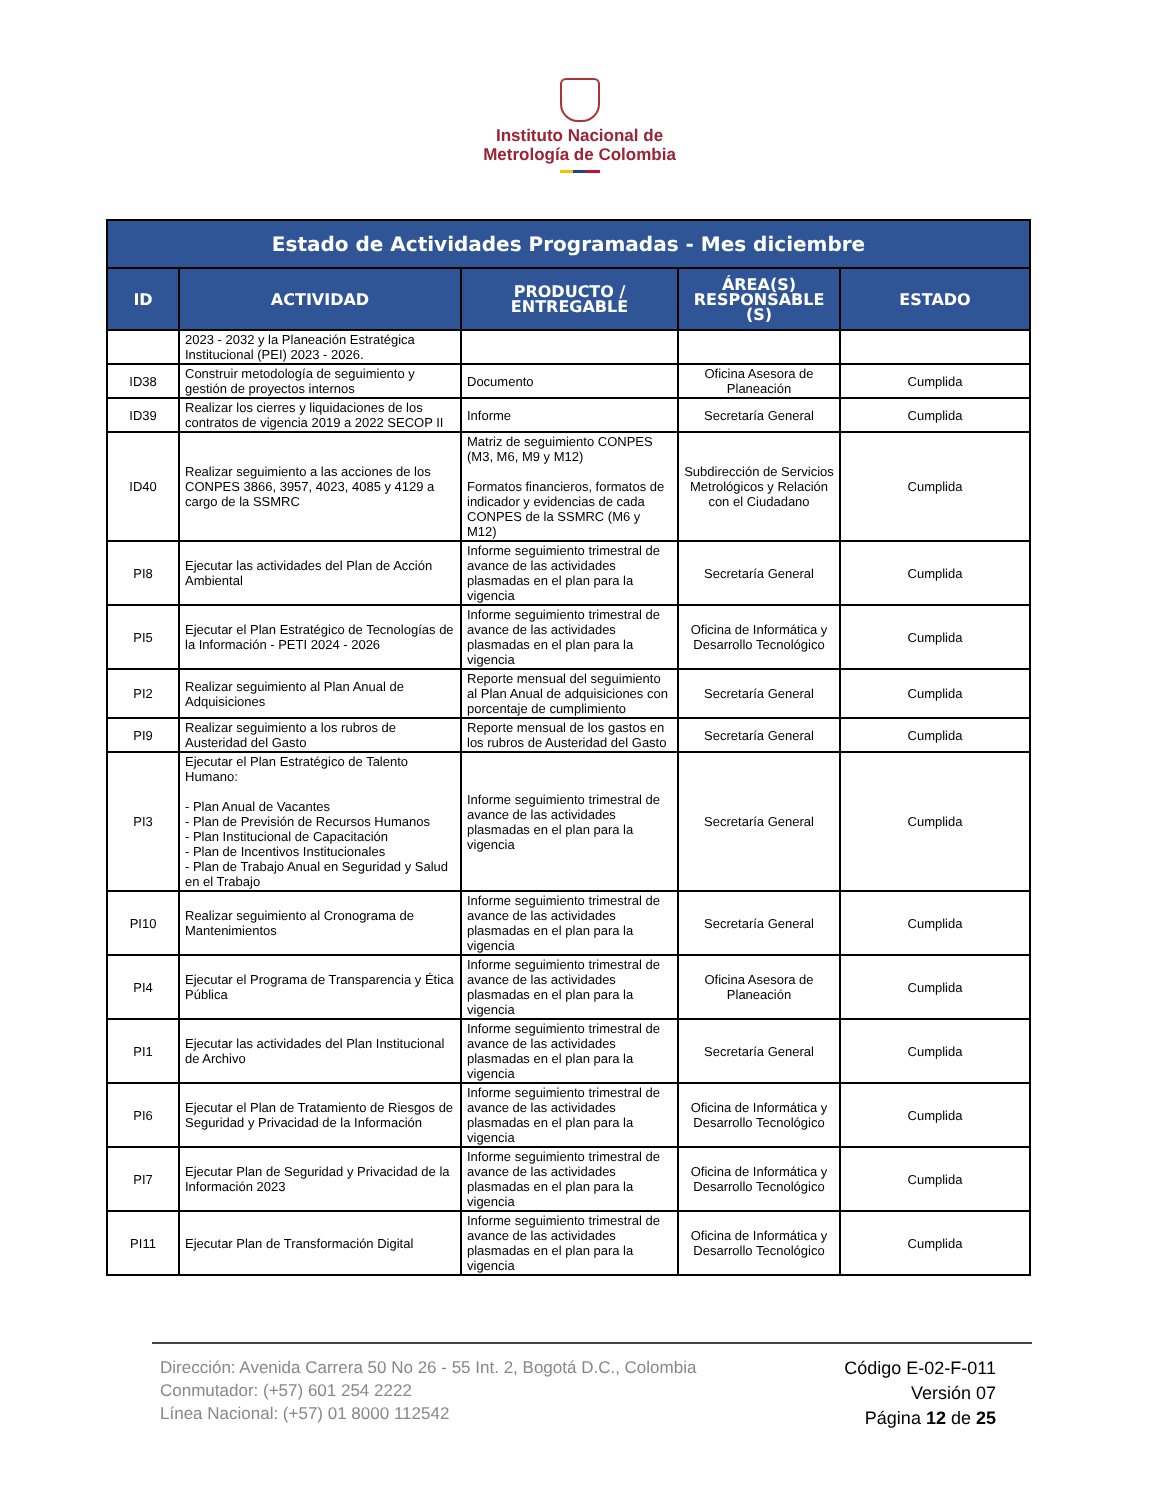Instituto Nacional de
Metrología de Colombia
| Estado de Actividades Programadas - Mes diciembre | | | | |
| --- | --- | --- | --- | --- |
| ID | ACTIVIDAD | PRODUCTO / ENTREGABLE | ÁREA(S) RESPONSABLE (S) | ESTADO |
| | 2023 - 2032 y la Planeación Estratégica Institucional (PEI) 2023 - 2026. | | | |
| ID38 | Construir metodología de seguimiento y gestión de proyectos internos | Documento | Oficina Asesora de Planeación | Cumplida |
| ID39 | Realizar los cierres y liquidaciones de los contratos de vigencia 2019 a 2022 SECOP II | Informe | Secretaría General | Cumplida |
| ID40 | Realizar seguimiento a las acciones de los CONPES 3866, 3957, 4023, 4085 y 4129 a cargo de la SSMRC | Matriz de seguimiento CONPES (M3, M6, M9 y M12) Formatos financieros, formatos de indicador y evidencias de cada CONPES de la SSMRC (M6 y M12) | Subdirección de Servicios Metrológicos y Relación con el Ciudadano | Cumplida |
| PI8 | Ejecutar las actividades del Plan de Acción Ambiental | Informe seguimiento trimestral de avance de las actividades plasmadas en el plan para la vigencia | Secretaría General | Cumplida |
| PI5 | Ejecutar el Plan Estratégico de Tecnologías de la Información - PETI 2024 - 2026 | Informe seguimiento trimestral de avance de las actividades plasmadas en el plan para la vigencia | Oficina de Informática y Desarrollo Tecnológico | Cumplida |
| PI2 | Realizar seguimiento al Plan Anual de Adquisiciones | Reporte mensual del seguimiento al Plan Anual de adquisiciones con porcentaje de cumplimiento | Secretaría General | Cumplida |
| PI9 | Realizar seguimiento a los rubros de Austeridad del Gasto | Reporte mensual de los gastos en los rubros de Austeridad del Gasto | Secretaría General | Cumplida |
| PI3 | Ejecutar el Plan Estratégico de Talento Humano: - Plan Anual de Vacantes - Plan de Previsión de Recursos Humanos - Plan Institucional de Capacitación - Plan de Incentivos Institucionales - Plan de Trabajo Anual en Seguridad y Salud en el Trabajo | Informe seguimiento trimestral de avance de las actividades plasmadas en el plan para la vigencia | Secretaría General | Cumplida |
| PI10 | Realizar seguimiento al Cronograma de Mantenimientos | Informe seguimiento trimestral de avance de las actividades plasmadas en el plan para la vigencia | Secretaría General | Cumplida |
| PI4 | Ejecutar el Programa de Transparencia y Ética Pública | Informe seguimiento trimestral de avance de las actividades plasmadas en el plan para la vigencia | Oficina Asesora de Planeación | Cumplida |
| PI1 | Ejecutar las actividades del Plan Institucional de Archivo | Informe seguimiento trimestral de avance de las actividades plasmadas en el plan para la vigencia | Secretaría General | Cumplida |
| PI6 | Ejecutar el Plan de Tratamiento de Riesgos de Seguridad y Privacidad de la Información | Informe seguimiento trimestral de avance de las actividades plasmadas en el plan para la vigencia | Oficina de Informática y Desarrollo Tecnológico | Cumplida |
| PI7 | Ejecutar Plan de Seguridad y Privacidad de la Información 2023 | Informe seguimiento trimestral de avance de las actividades plasmadas en el plan para la vigencia | Oficina de Informática y Desarrollo Tecnológico | Cumplida |
| PI11 | Ejecutar Plan de Transformación Digital | Informe seguimiento trimestral de avance de las actividades plasmadas en el plan para la vigencia | Oficina de Informática y Desarrollo Tecnológico | Cumplida |
Dirección: Avenida Carrera 50 No 26 - 55 Int. 2, Bogotá D.C., Colombia
Conmutador: (+57) 601 254 2222
Línea Nacional: (+57) 01 8000 112542
Código E-02-F-011
Versión 07
Página 12 de 25